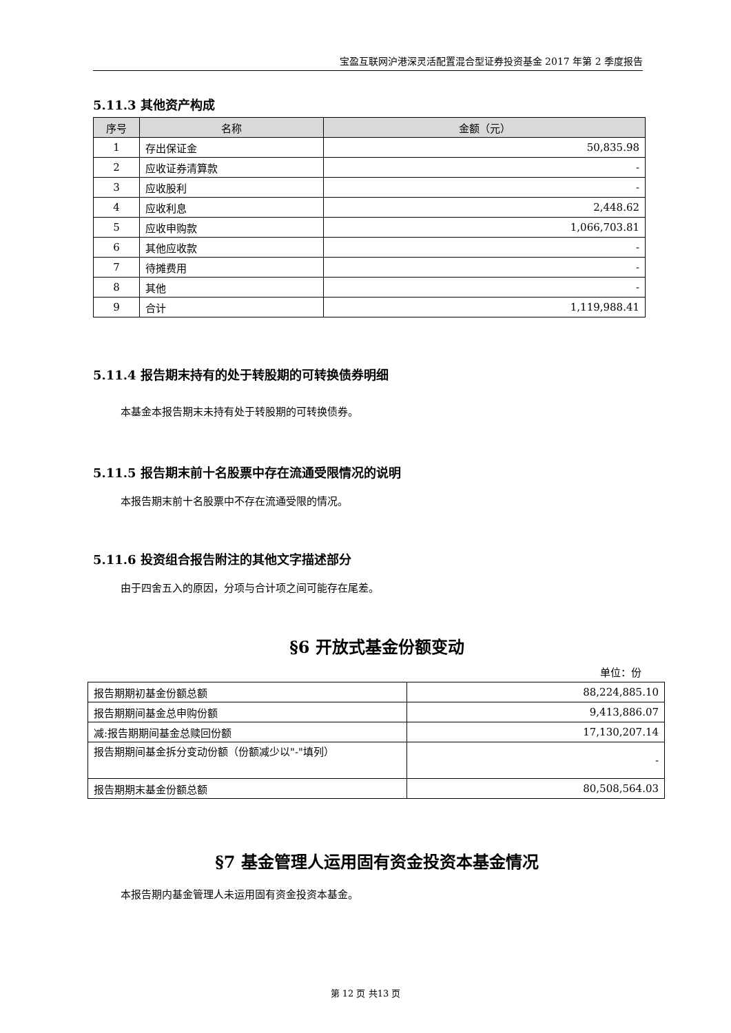宝盈互联网沪港深灵活配置混合型证券投资基金 2017 年第 2 季度报告
5.11.3 其他资产构成
| 序号 | 名称 | 金额（元） |
| --- | --- | --- |
| 1 | 存出保证金 | 50,835.98 |
| 2 | 应收证券清算款 | - |
| 3 | 应收股利 | - |
| 4 | 应收利息 | 2,448.62 |
| 5 | 应收申购款 | 1,066,703.81 |
| 6 | 其他应收款 | - |
| 7 | 待摊费用 | - |
| 8 | 其他 | - |
| 9 | 合计 | 1,119,988.41 |
5.11.4 报告期末持有的处于转股期的可转换债券明细
本基金本报告期末未持有处于转股期的可转换债券。
5.11.5 报告期末前十名股票中存在流通受限情况的说明
本报告期末前十名股票中不存在流通受限的情况。
5.11.6 投资组合报告附注的其他文字描述部分
由于四舍五入的原因，分项与合计项之间可能存在尾差。
§6 开放式基金份额变动
单位：份
| 报告期期初基金份额总额 | 88,224,885.10 |
| 报告期期间基金总申购份额 | 9,413,886.07 |
| 减:报告期期间基金总赎回份额 | 17,130,207.14 |
| 报告期期间基金拆分变动份额（份额减少以"-"填列） | - |
| 报告期期末基金份额总额 | 80,508,564.03 |
§7 基金管理人运用固有资金投资本基金情况
本报告期内基金管理人未运用固有资金投资本基金。
第 12 页 共13 页